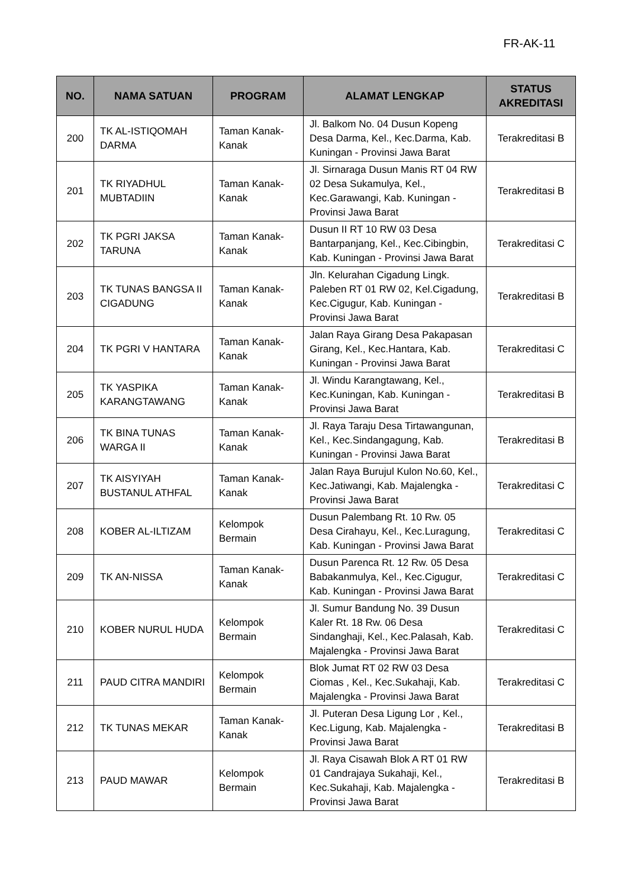FR-AK-11
| NO. | NAMA SATUAN | PROGRAM | ALAMAT LENGKAP | STATUS AKREDITASI |
| --- | --- | --- | --- | --- |
| 200 | TK AL-ISTIQOMAH DARMA | Taman Kanak-Kanak | Jl. Balkom No. 04 Dusun Kopeng Desa Darma, Kel., Kec.Darma, Kab. Kuningan - Provinsi Jawa Barat | Terakreditasi B |
| 201 | TK RIYADHUL MUBTADIIN | Taman Kanak-Kanak | Jl. Sirnaraga Dusun Manis RT 04 RW 02 Desa Sukamulya, Kel., Kec.Garawangi, Kab. Kuningan - Provinsi Jawa Barat | Terakreditasi B |
| 202 | TK PGRI JAKSA TARUNA | Taman Kanak-Kanak | Dusun II RT 10 RW 03 Desa Bantarpanjang, Kel., Kec.Cibingbin, Kab. Kuningan - Provinsi Jawa Barat | Terakreditasi C |
| 203 | TK TUNAS BANGSA II CIGADUNG | Taman Kanak-Kanak | Jln. Kelurahan Cigadung Lingk. Paleben RT 01 RW 02, Kel.Cigadung, Kec.Cigugur, Kab. Kuningan - Provinsi Jawa Barat | Terakreditasi B |
| 204 | TK PGRI V HANTARA | Taman Kanak-Kanak | Jalan Raya Girang Desa Pakapasan Girang, Kel., Kec.Hantara, Kab. Kuningan - Provinsi Jawa Barat | Terakreditasi C |
| 205 | TK YASPIKA KARANGTAWANG | Taman Kanak-Kanak | Jl. Windu Karangtawang, Kel., Kec.Kuningan, Kab. Kuningan - Provinsi Jawa Barat | Terakreditasi B |
| 206 | TK BINA TUNAS WARGA II | Taman Kanak-Kanak | Jl. Raya Taraju Desa Tirtawangunan, Kel., Kec.Sindangagung, Kab. Kuningan - Provinsi Jawa Barat | Terakreditasi B |
| 207 | TK AISYIYAH BUSTANUL ATHFAL | Taman Kanak-Kanak | Jalan Raya Burujul Kulon No.60, Kel., Kec.Jatiwangi, Kab. Majalengka - Provinsi Jawa Barat | Terakreditasi C |
| 208 | KOBER AL-ILTIZAM | Kelompok Bermain | Dusun Palembang Rt. 10 Rw. 05 Desa Cirahayu, Kel., Kec.Luragung, Kab. Kuningan - Provinsi Jawa Barat | Terakreditasi C |
| 209 | TK AN-NISSA | Taman Kanak-Kanak | Dusun Parenca Rt. 12 Rw. 05 Desa Babakanmulya, Kel., Kec.Cigugur, Kab. Kuningan - Provinsi Jawa Barat | Terakreditasi C |
| 210 | KOBER NURUL HUDA | Kelompok Bermain | Jl. Sumur Bandung No. 39 Dusun Kaler Rt. 18 Rw. 06 Desa Sindanghaji, Kel., Kec.Palasah, Kab. Majalengka - Provinsi Jawa Barat | Terakreditasi C |
| 211 | PAUD CITRA MANDIRI | Kelompok Bermain | Blok Jumat RT 02 RW 03 Desa Ciomas , Kel., Kec.Sukahaji, Kab. Majalengka - Provinsi Jawa Barat | Terakreditasi C |
| 212 | TK TUNAS MEKAR | Taman Kanak-Kanak | Jl. Puteran Desa Ligung Lor , Kel., Kec.Ligung, Kab. Majalengka - Provinsi Jawa Barat | Terakreditasi B |
| 213 | PAUD MAWAR | Kelompok Bermain | Jl. Raya Cisawah Blok A RT 01 RW 01 Candrajaya Sukahaji, Kel., Kec.Sukahaji, Kab. Majalengka - Provinsi Jawa Barat | Terakreditasi B |